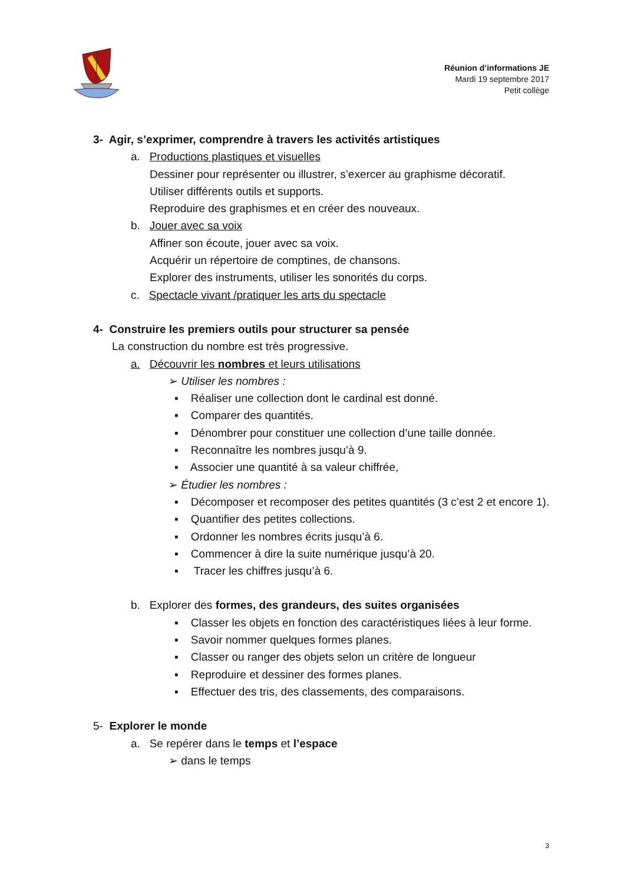Réunion d’informations JE
Mardi 19 septembre 2017
Petit collège
3- Agir, s’exprimer, comprendre à travers les activités artistiques
a. Productions plastiques et visuelles
Dessiner pour représenter ou illustrer, s’exercer au graphisme décoratif.
Utiliser différents outils et supports.
Reproduire des graphismes et en créer des nouveaux.
b. Jouer avec sa voix
Affiner son écoute, jouer avec sa voix.
Acquérir un répertoire de comptines, de chansons.
Explorer des instruments, utiliser les sonorités du corps.
c. Spectacle vivant /pratiquer les arts du spectacle
4- Construire les premiers outils pour structurer sa pensée
La construction du nombre est très progressive.
a. Découvrir les nombres et leurs utilisations
➢ Utiliser les nombres :
▪ Réaliser une collection dont le cardinal est donné.
▪ Comparer des quantités.
▪ Dénombrer pour constituer une collection d’une taille donnée.
▪ Reconnaître les nombres jusqu’à 9.
▪ Associer une quantité à sa valeur chiffrée,
➢ Étudier les nombres :
▪ Décomposer et recomposer des petites quantités (3 c’est 2 et encore 1).
▪ Quantifier des petites collections.
▪ Ordonner les nombres écrits jusqu’à 6.
▪ Commencer à dire la suite numérique jusqu’à 20.
▪ Tracer les chiffres jusqu’à 6.
b. Explorer des formes, des grandeurs, des suites organisées
▪ Classer les objets en fonction des caractéristiques liées à leur forme.
▪ Savoir nommer quelques formes planes.
▪ Classer ou ranger des objets selon un critère de longueur
▪ Reproduire et dessiner des formes planes.
▪ Effectuer des tris, des classements, des comparaisons.
5- Explorer le monde
a. Se repérer dans le temps et l’espace
➢ dans le temps
3